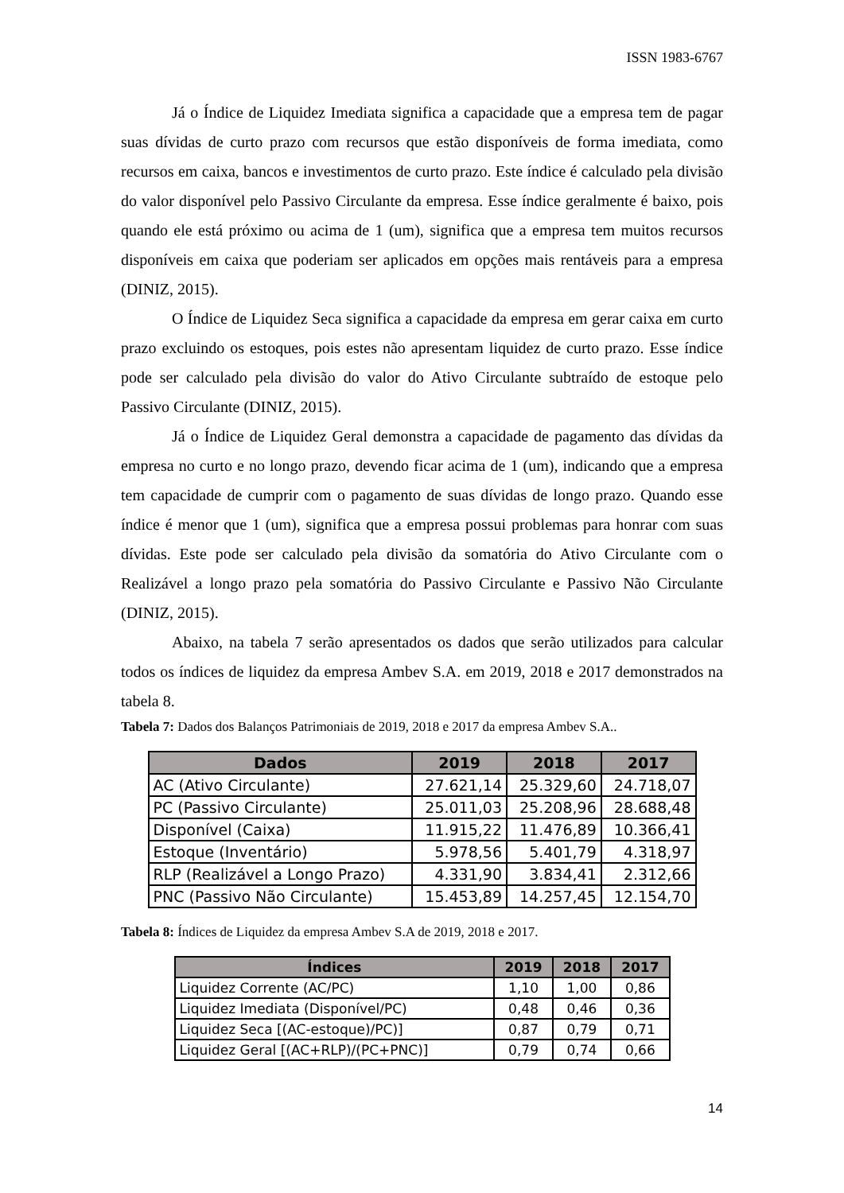ISSN 1983-6767
Já o Índice de Liquidez Imediata significa a capacidade que a empresa tem de pagar suas dívidas de curto prazo com recursos que estão disponíveis de forma imediata, como recursos em caixa, bancos e investimentos de curto prazo. Este índice é calculado pela divisão do valor disponível pelo Passivo Circulante da empresa. Esse índice geralmente é baixo, pois quando ele está próximo ou acima de 1 (um), significa que a empresa tem muitos recursos disponíveis em caixa que poderiam ser aplicados em opções mais rentáveis para a empresa (DINIZ, 2015).
O Índice de Liquidez Seca significa a capacidade da empresa em gerar caixa em curto prazo excluindo os estoques, pois estes não apresentam liquidez de curto prazo. Esse índice pode ser calculado pela divisão do valor do Ativo Circulante subtraído de estoque pelo Passivo Circulante (DINIZ, 2015).
Já o Índice de Liquidez Geral demonstra a capacidade de pagamento das dívidas da empresa no curto e no longo prazo, devendo ficar acima de 1 (um), indicando que a empresa tem capacidade de cumprir com o pagamento de suas dívidas de longo prazo. Quando esse índice é menor que 1 (um), significa que a empresa possui problemas para honrar com suas dívidas. Este pode ser calculado pela divisão da somatória do Ativo Circulante com o Realizável a longo prazo pela somatória do Passivo Circulante e Passivo Não Circulante (DINIZ, 2015).
Abaixo, na tabela 7 serão apresentados os dados que serão utilizados para calcular todos os índices de liquidez da empresa Ambev S.A. em 2019, 2018 e 2017 demonstrados na tabela 8.
Tabela 7: Dados dos Balanços Patrimoniais de 2019, 2018 e 2017 da empresa Ambev S.A..
| Dados | 2019 | 2018 | 2017 |
| --- | --- | --- | --- |
| AC (Ativo Circulante) | 27.621,14 | 25.329,60 | 24.718,07 |
| PC (Passivo Circulante) | 25.011,03 | 25.208,96 | 28.688,48 |
| Disponível (Caixa) | 11.915,22 | 11.476,89 | 10.366,41 |
| Estoque (Inventário) | 5.978,56 | 5.401,79 | 4.318,97 |
| RLP (Realizável a Longo Prazo) | 4.331,90 | 3.834,41 | 2.312,66 |
| PNC (Passivo Não Circulante) | 15.453,89 | 14.257,45 | 12.154,70 |
Tabela 8: Índices de Liquidez da empresa Ambev S.A de 2019, 2018 e 2017.
| Índices | 2019 | 2018 | 2017 |
| --- | --- | --- | --- |
| Liquidez Corrente (AC/PC) | 1,10 | 1,00 | 0,86 |
| Liquidez Imediata (Disponível/PC) | 0,48 | 0,46 | 0,36 |
| Liquidez Seca [(AC-estoque)/PC)] | 0,87 | 0,79 | 0,71 |
| Liquidez Geral [(AC+RLP)/(PC+PNC)] | 0,79 | 0,74 | 0,66 |
14